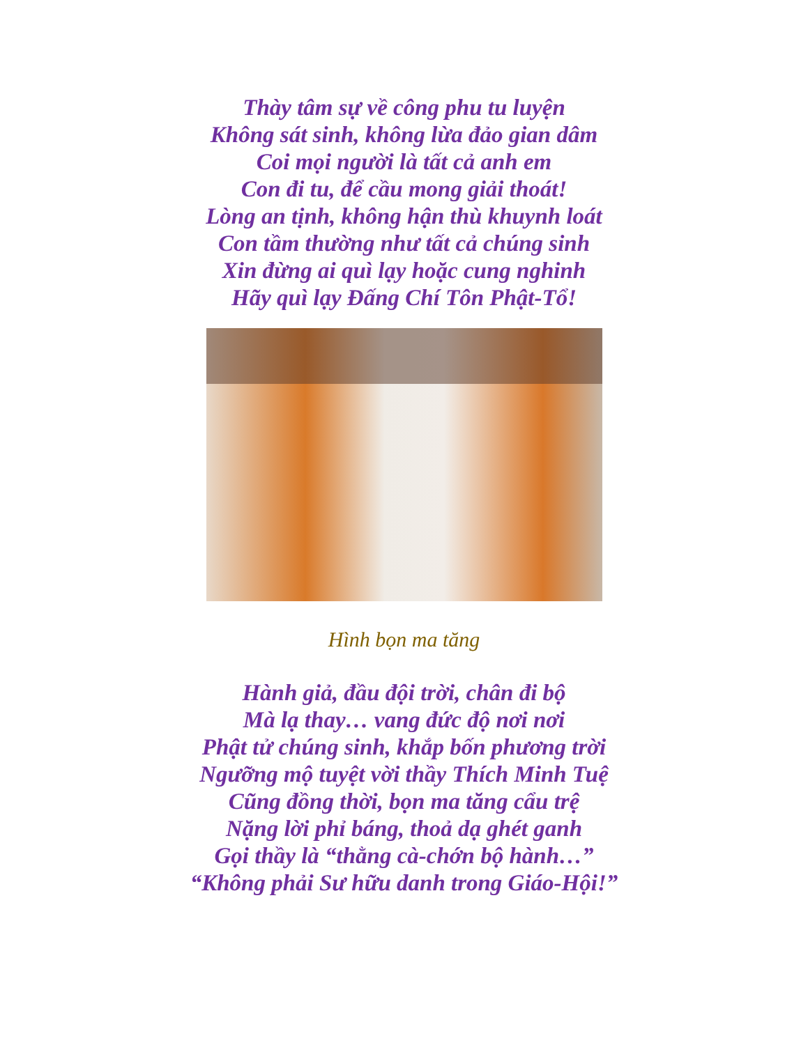Thày tâm sự về công phu tu luyện
Không sát sinh, không lừa đảo gian dâm
Coi mọi người là tất cả anh em
Con đi tu, để cầu mong giải thoát!
Lòng an tịnh, không hận thù khuynh loát
Con tầm thường như tất cả chúng sinh
Xin đừng ai quì lạy hoặc cung nghinh
Hãy quì lạy Đấng Chí Tôn Phật-Tổ!
Hình bọn ma tăng
Hành giả, đầu đội trời, chân đi bộ
Mà lạ thay… vang đức độ nơi nơi
Phật tử chúng sinh, khắp bốn phương trời
Ngưỡng mộ tuyệt vời thầy Thích Minh Tuệ
Cũng đồng thời, bọn ma tăng cẩu trệ
Nặng lời phỉ báng, thoả dạ ghét ganh
Gọi thầy là “thằng cà-chớn bộ hành…”
“Không phải Sư hữu danh trong Giáo-Hội!”